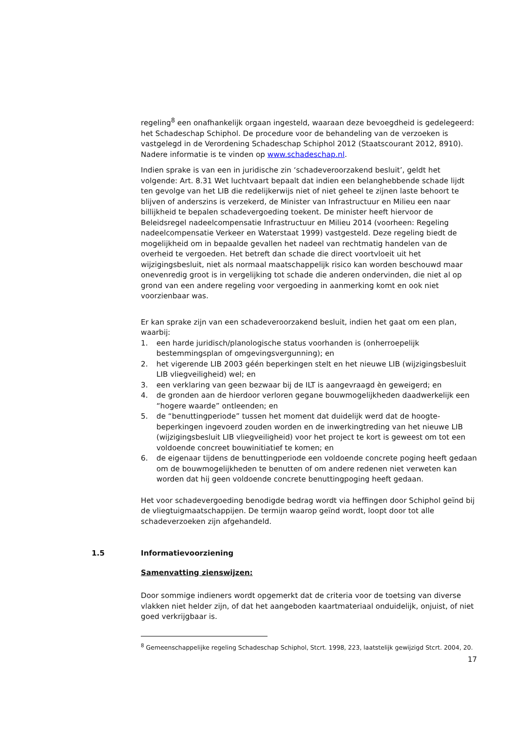regeling<sup>8</sup> een onafhankelijk orgaan ingesteld, waaraan deze bevoegdheid is gedelegeerd: het Schadeschap Schiphol. De procedure voor de behandeling van de verzoeken is vastgelegd in de Verordening Schadeschap Schiphol 2012 (Staatscourant 2012, 8910). Nadere informatie is te vinden op www.schadeschap.nl.
Indien sprake is van een in juridische zin ‘schadeveroorzakend besluit’, geldt het volgende: Art. 8.31 Wet luchtvaart bepaalt dat indien een belanghebbende schade lijdt ten gevolge van het LIB die redelijkerwijs niet of niet geheel te zijnen laste behoort te blijven of anderszins is verzekerd, de Minister van Infrastructuur en Milieu een naar billijkheid te bepalen schadevergoeding toekent. De minister heeft hiervoor de Beleidsregel nadeelcompensatie Infrastructuur en Milieu 2014 (voorheen: Regeling nadeelcompensatie Verkeer en Waterstaat 1999) vastgesteld. Deze regeling biedt de mogelijkheid om in bepaalde gevallen het nadeel van rechtmatig handelen van de overheid te vergoeden. Het betreft dan schade die direct voortvloeit uit het wijzigingsbesluit, niet als normaal maatschappelijk risico kan worden beschouwd maar onevenredig groot is in vergelijking tot schade die anderen ondervinden, die niet al op grond van een andere regeling voor vergoeding in aanmerking komt en ook niet voorzienbaar was.
Er kan sprake zijn van een schadeveroorzakend besluit, indien het gaat om een plan, waarbij:
1. een harde juridisch/planologische status voorhanden is (onherroepelijk bestemmingsplan of omgevingsvergunning); en
2. het vigerende LIB 2003 géén beperkingen stelt en het nieuwe LIB (wijzigingsbesluit LIB vliegveiligheid) wel; en
3. een verklaring van geen bezwaar bij de ILT is aangevraagd èn geweigerd; en
4. de gronden aan de hierdoor verloren gegane bouwmogelijkheden daadwerkelijk een “hogere waarde” ontleenden; en
5. de “benuttingperiode” tussen het moment dat duidelijk werd dat de hoogte-beperkingen ingevoerd zouden worden en de inwerkingtreding van het nieuwe LIB (wijzigingsbesluit LIB vliegveiligheid) voor het project te kort is geweest om tot een voldoende concreet bouwinitiatief te komen; en
6. de eigenaar tijdens de benuttingperiode een voldoende concrete poging heeft gedaan om de bouwmogelijkheden te benutten of om andere redenen niet verweten kan worden dat hij geen voldoende concrete benuttingpoging heeft gedaan.
Het voor schadevergoeding benodigde bedrag wordt via heffingen door Schiphol geïnd bij de vliegtuigmaatschappijen. De termijn waarop geïnd wordt, loopt door tot alle schadeverzoeken zijn afgehandeld.
1.5 Informatievoorziening
Samenvatting zienswijzen:
Door sommige indieners wordt opgemerkt dat de criteria voor de toetsing van diverse vlakken niet helder zijn, of dat het aangeboden kaartmateriaal onduidelijk, onjuist, of niet goed verkrijgbaar is.
<sup>8</sup> Gemeenschappelijke regeling Schadeschap Schiphol, Stcrt. 1998, 223, laatstelijk gewijzigd Stcrt. 2004, 20.
17